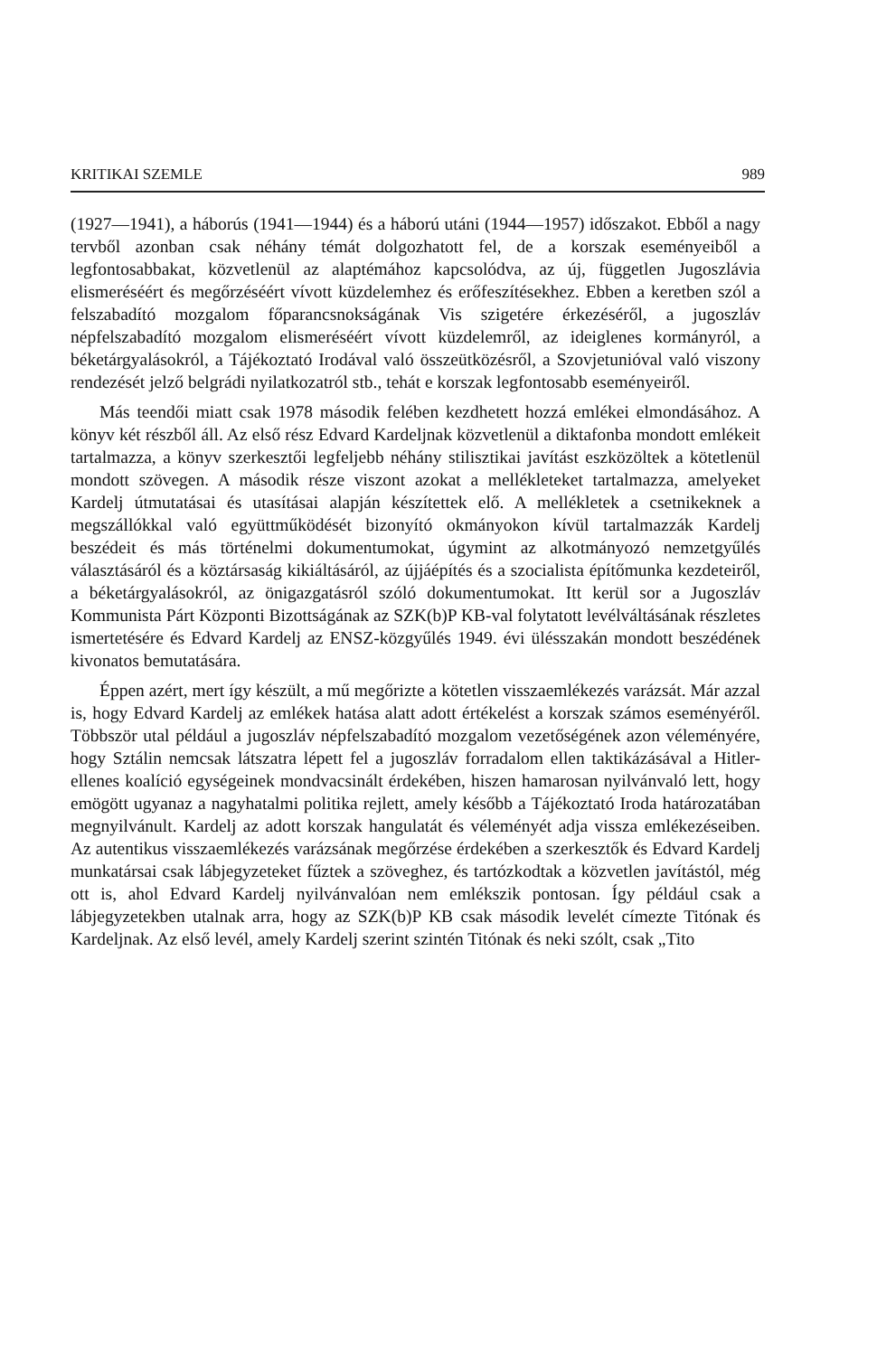KRITIKAI SZEMLE 989
(1927—1941), a háborús (1941—1944) és a háború utáni (1944—1957) időszakot. Ebből a nagy tervből azonban csak néhány témát dolgozhatott fel, de a korszak eseményeiből a legfontosabbakat, közvetlenül az alaptémához kapcsolódva, az új, független Jugoszlávia elismeréséért és megőrzéséért vívott küzdelemhez és erőfeszítésekhez. Ebben a keretben szól a felszabadító mozgalom főparancsnokságának Vis szigetére érkezéséről, a jugoszláv népfelszabadító mozgalom elismeréséért vívott küzdelemről, az ideiglenes kormányról, a béketárgyalásokról, a Tájékoztató Irodával való összeütközésről, a Szovjetunióval való viszony rendezését jelző belgrádi nyilatkozatról stb., tehát e korszak legfontosabb eseményeiről.
Más teendői miatt csak 1978 második felében kezdhetett hozzá emlékei elmondásához. A könyv két részből áll. Az első rész Edvard Kardeljnak közvetlenül a diktafonba mondott emlékeit tartalmazza, a könyv szerkesztői legfeljebb néhány stilisztikai javítást eszközöltek a kötetlenül mondott szövegen. A második része viszont azokat a mellékleteket tartalmazza, amelyeket Kardelj útmutatásai és utasításai alapján készítettek elő. A mellékletek a csetnikeknek a megszállókkal való együttműködését bizonyító okmányokon kívül tartalmazzák Kardelj beszédeit és más történelmi dokumentumokat, úgymint az alkotmányozó nemzetgyűlés választásáról és a köztársaság kikiáltásáról, az újjáépítés és a szocialista építőmunka kezdeteiről, a béketárgyalásokról, az önigazgatásról szóló dokumentumokat. Itt kerül sor a Jugoszláv Kommunista Párt Központi Bizottságának az SZK(b)P KB-val folytatott levélváltásának részletes ismertetésére és Edvard Kardelj az ENSZ-közgyűlés 1949. évi ülésszakán mondott beszédének kivonatos bemutatására.
Éppen azért, mert így készült, a mű megőrizte a kötetlen visszaemlékezés varázsát. Már azzal is, hogy Edvard Kardelj az emlékek hatása alatt adott értékelést a korszak számos eseményéről. Többször utal például a jugoszláv népfelszabadító mozgalom vezetőségének azon véleményére, hogy Sztálin nemcsak látszatra lépett fel a jugoszláv forradalom ellen taktikázásával a Hitler-ellenes koalíció egységeinek mondvacsinált érdekében, hiszen hamarosan nyilvánvaló lett, hogy emögött ugyanaz a nagyhatalmi politika rejlett, amely később a Tájékoztató Iroda határozatában megnyilvánult. Kardelj az adott korszak hangulatát és véleményét adja vissza emlékezéseiben. Az autentikus visszaemlékezés varázsának megőrzése érdekében a szerkesztők és Edvard Kardelj munkatársai csak lábjegyzeteket fűztek a szöveghez, és tartózkodtak a közvetlen javítástól, még ott is, ahol Edvard Kardelj nyilvánvalóan nem emlékszik pontosan. Így például csak a lábjegyzetekben utalnak arra, hogy az SZK(b)P KB csak második levelét címezte Titónak és Kardeljnak. Az első levél, amely Kardelj szerint szintén Titónak és neki szólt, csak „Tito